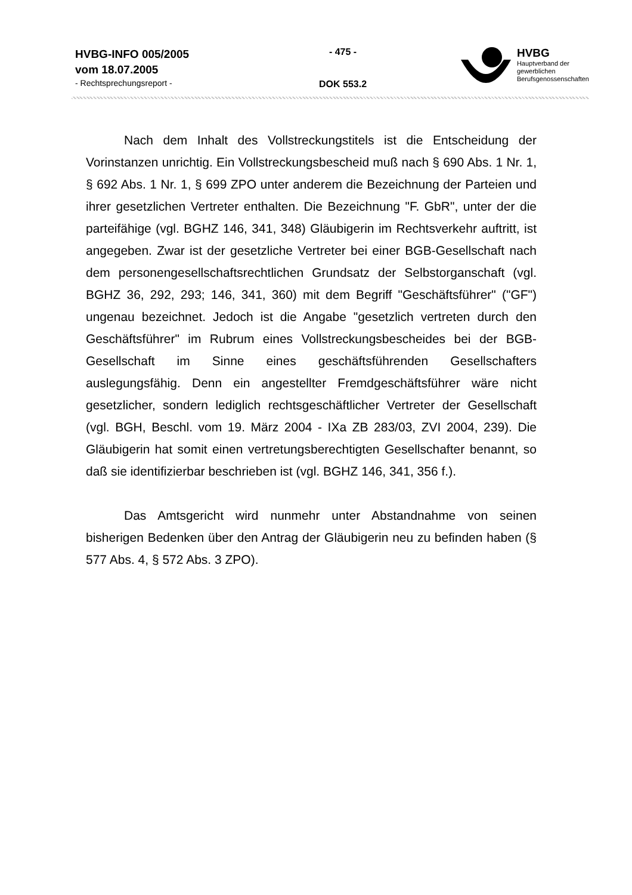HVBG-INFO 005/2005
vom 18.07.2005
- Rechtsprechungsreport -
- 475 -
DOK 553.2
HVBG
Hauptverband der
gewerblichen
Berufsgenossenschaften
Nach dem Inhalt des Vollstreckungstitels ist die Entscheidung der Vorinstanzen unrichtig. Ein Vollstreckungsbescheid muß nach § 690 Abs. 1 Nr. 1, § 692 Abs. 1 Nr. 1, § 699 ZPO unter anderem die Bezeichnung der Parteien und ihrer gesetzlichen Vertreter enthalten. Die Bezeichnung "F. GbR", unter der die parteifähige (vgl. BGHZ 146, 341, 348) Gläubigerin im Rechtsverkehr auftritt, ist angegeben. Zwar ist der gesetzliche Vertreter bei einer BGB-Gesellschaft nach dem personengesellschaftsrechtlichen Grundsatz der Selbstorganschaft (vgl. BGHZ 36, 292, 293; 146, 341, 360) mit dem Begriff "Geschäftsführer" ("GF") ungenau bezeichnet. Jedoch ist die Angabe "gesetzlich vertreten durch den Geschäftsführer" im Rubrum eines Vollstreckungsbescheides bei der BGB-Gesellschaft im Sinne eines geschäftsführenden Gesellschafters auslegungsfähig. Denn ein angestellter Fremdgeschäftsführer wäre nicht gesetzlicher, sondern lediglich rechtsgeschäftlicher Vertreter der Gesellschaft (vgl. BGH, Beschl. vom 19. März 2004 - IXa ZB 283/03, ZVI 2004, 239). Die Gläubigerin hat somit einen vertretungsberechtigten Gesellschafter benannt, so daß sie identifizierbar beschrieben ist (vgl. BGHZ 146, 341, 356 f.).
Das Amtsgericht wird nunmehr unter Abstandnahme von seinen bisherigen Bedenken über den Antrag der Gläubigerin neu zu befinden haben (§ 577 Abs. 4, § 572 Abs. 3 ZPO).